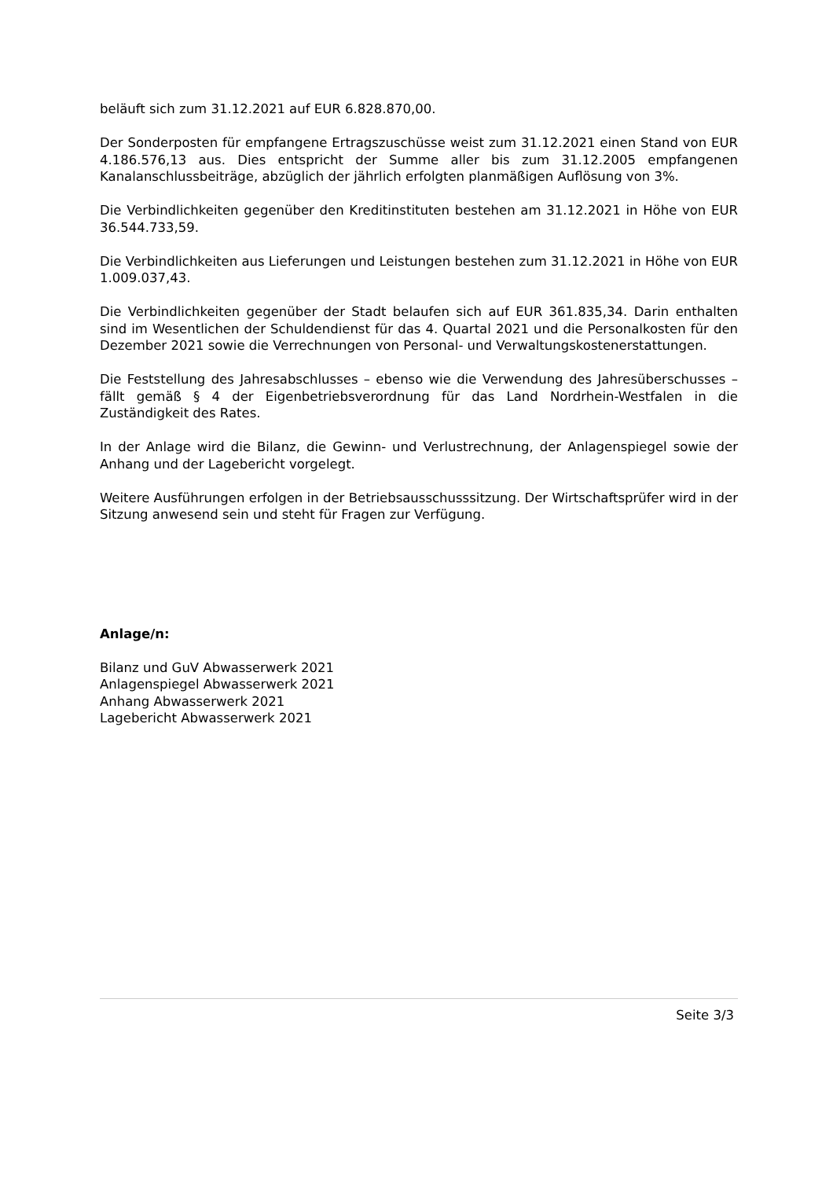beläuft sich zum 31.12.2021 auf EUR 6.828.870,00.
Der Sonderposten für empfangene Ertragszuschüsse weist zum 31.12.2021 einen Stand von EUR 4.186.576,13 aus. Dies entspricht der Summe aller bis zum 31.12.2005 empfangenen Kanalanschlussbeiträge, abzüglich der jährlich erfolgten planmäßigen Auflösung von 3%.
Die Verbindlichkeiten gegenüber den Kreditinstituten bestehen am 31.12.2021 in Höhe von EUR 36.544.733,59.
Die Verbindlichkeiten aus Lieferungen und Leistungen bestehen zum 31.12.2021 in Höhe von EUR 1.009.037,43.
Die Verbindlichkeiten gegenüber der Stadt belaufen sich auf EUR 361.835,34. Darin enthalten sind im Wesentlichen der Schuldendienst für das 4. Quartal 2021 und die Personalkosten für den Dezember 2021 sowie die Verrechnungen von Personal- und Verwaltungskostenerstattungen.
Die Feststellung des Jahresabschlusses – ebenso wie die Verwendung des Jahresüberschusses – fällt gemäß § 4 der Eigenbetriebsverordnung für das Land Nordrhein-Westfalen in die Zuständigkeit des Rates.
In der Anlage wird die Bilanz, die Gewinn- und Verlustrechnung, der Anlagenspiegel sowie der Anhang und der Lagebericht vorgelegt.
Weitere Ausführungen erfolgen in der Betriebsausschusssitzung. Der Wirtschaftsprüfer wird in der Sitzung anwesend sein und steht für Fragen zur Verfügung.
Anlage/n:
Bilanz und GuV Abwasserwerk 2021
Anlagenspiegel Abwasserwerk 2021
Anhang Abwasserwerk 2021
Lagebericht Abwasserwerk 2021
Seite 3/3